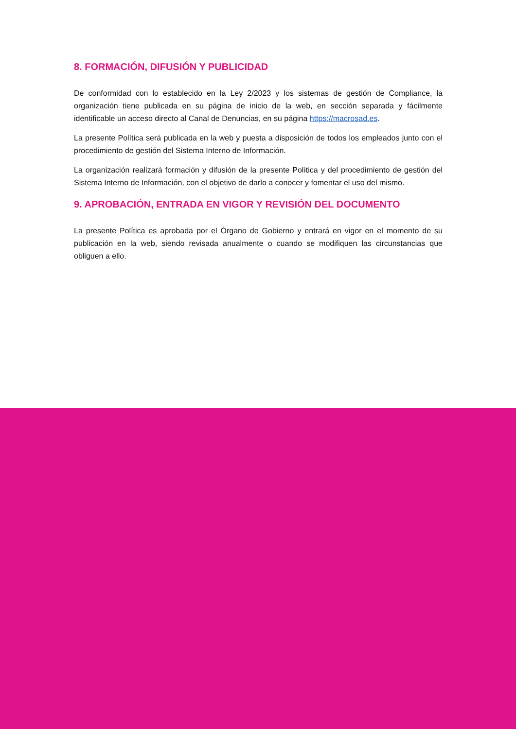8. FORMACIÓN, DIFUSIÓN Y PUBLICIDAD
De conformidad con lo establecido en la Ley 2/2023 y los sistemas de gestión de Compliance, la organización tiene publicada en su página de inicio de la web, en sección separada y fácilmente identificable un acceso directo al Canal de Denuncias, en su página https://macrosad.es.
La presente Política será publicada en la web y puesta a disposición de todos los empleados junto con el procedimiento de gestión del Sistema Interno de Información.
La organización realizará formación y difusión de la presente Política y del procedimiento de gestión del Sistema Interno de Información, con el objetivo de darlo a conocer y fomentar el uso del mismo.
9. APROBACIÓN, ENTRADA EN VIGOR Y REVISIÓN DEL DOCUMENTO
La presente Política es aprobada por el Órgano de Gobierno y entrará en vigor en el momento de su publicación en la web, siendo revisada anualmente o cuando se modifiquen las circunstancias que obliguen a ello.